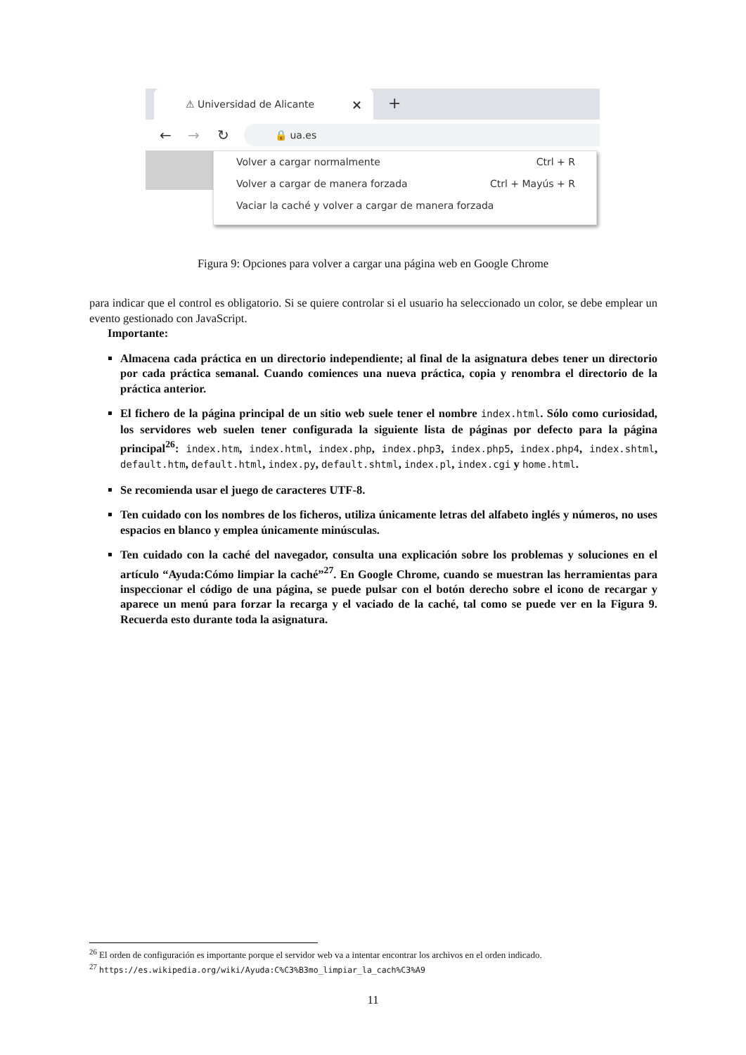⚠ Universidad de Alicante × +
← → ↻ 🔒 ua.es
Volver a cargar normalmente Ctrl + R
Volver a cargar de manera forzada Ctrl + Mayús + R
Vaciar la caché y volver a cargar de manera forzada
Figura 9: Opciones para volver a cargar una página web en Google Chrome
para indicar que el control es obligatorio. Si se quiere controlar si el usuario ha seleccionado un color, se debe emplear un evento gestionado con JavaScript.
Importante:
Almacena cada práctica en un directorio independiente; al final de la asignatura debes tener un directorio por cada práctica semanal. Cuando comiences una nueva práctica, copia y renombra el directorio de la práctica anterior.
El fichero de la página principal de un sitio web suele tener el nombre index.html. Sólo como curiosidad, los servidores web suelen tener configurada la siguiente lista de páginas por defecto para la página principal<sup>26</sup>: index.htm, index.html, index.php, index.php3, index.php5, index.php4, index.shtml, default.htm, default.html, index.py, default.shtml, index.pl, index.cgi y home.html.
Se recomienda usar el juego de caracteres UTF-8.
Ten cuidado con los nombres de los ficheros, utiliza únicamente letras del alfabeto inglés y números, no uses espacios en blanco y emplea únicamente minúsculas.
Ten cuidado con la caché del navegador, consulta una explicación sobre los problemas y soluciones en el artículo “Ayuda:Cómo limpiar la caché”<sup>27</sup>. En Google Chrome, cuando se muestran las herramientas para inspeccionar el código de una página, se puede pulsar con el botón derecho sobre el icono de recargar y aparece un menú para forzar la recarga y el vaciado de la caché, tal como se puede ver en la Figura 9. Recuerda esto durante toda la asignatura.
<sup>26</sup> El orden de configuración es importante porque el servidor web va a intentar encontrar los archivos en el orden indicado.
<sup>27</sup> https://es.wikipedia.org/wiki/Ayuda:C%C3%B3mo_limpiar_la_cach%C3%A9
11